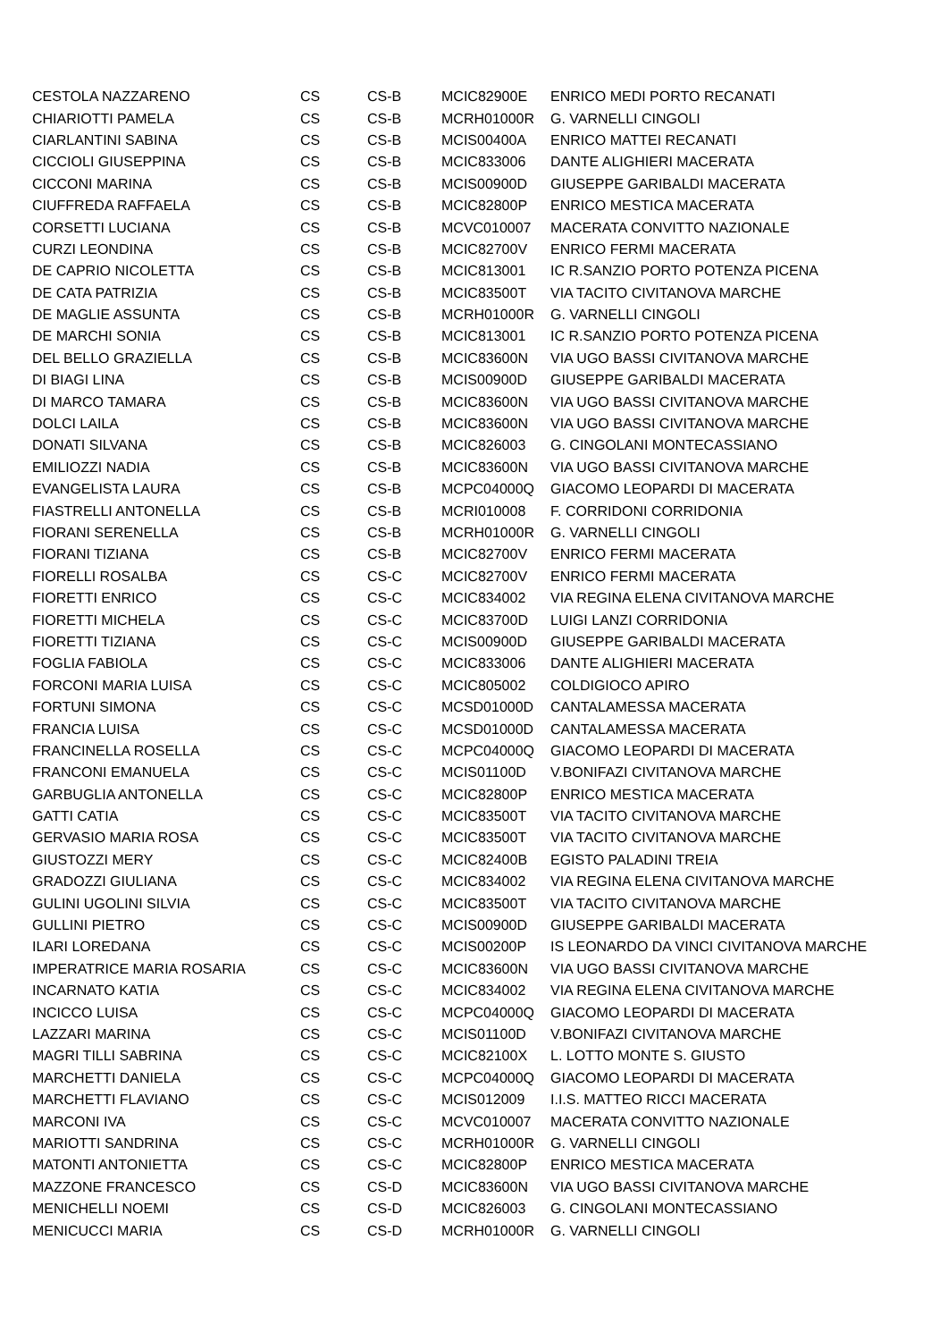| CESTOLA NAZZARENO | CS | CS-B | MCIC82900E | ENRICO MEDI PORTO RECANATI |
| CHIARIOTTI PAMELA | CS | CS-B | MCRH01000R | G. VARNELLI CINGOLI |
| CIARLANTINI SABINA | CS | CS-B | MCIS00400A | ENRICO MATTEI RECANATI |
| CICCIOLI GIUSEPPINA | CS | CS-B | MCIC833006 | DANTE ALIGHIERI MACERATA |
| CICCONI MARINA | CS | CS-B | MCIS00900D | GIUSEPPE GARIBALDI MACERATA |
| CIUFFREDA RAFFAELA | CS | CS-B | MCIC82800P | ENRICO MESTICA MACERATA |
| CORSETTI LUCIANA | CS | CS-B | MCVC010007 | MACERATA CONVITTO NAZIONALE |
| CURZI LEONDINA | CS | CS-B | MCIC82700V | ENRICO FERMI MACERATA |
| DE CAPRIO NICOLETTA | CS | CS-B | MCIC813001 | IC R.SANZIO PORTO POTENZA PICENA |
| DE CATA PATRIZIA | CS | CS-B | MCIC83500T | VIA TACITO CIVITANOVA MARCHE |
| DE MAGLIE ASSUNTA | CS | CS-B | MCRH01000R | G. VARNELLI CINGOLI |
| DE MARCHI SONIA | CS | CS-B | MCIC813001 | IC R.SANZIO PORTO POTENZA PICENA |
| DEL BELLO GRAZIELLA | CS | CS-B | MCIC83600N | VIA UGO BASSI CIVITANOVA MARCHE |
| DI BIAGI LINA | CS | CS-B | MCIS00900D | GIUSEPPE GARIBALDI MACERATA |
| DI MARCO TAMARA | CS | CS-B | MCIC83600N | VIA UGO BASSI CIVITANOVA MARCHE |
| DOLCI LAILA | CS | CS-B | MCIC83600N | VIA UGO BASSI CIVITANOVA MARCHE |
| DONATI SILVANA | CS | CS-B | MCIC826003 | G. CINGOLANI MONTECASSIANO |
| EMILIOZZI NADIA | CS | CS-B | MCIC83600N | VIA UGO BASSI CIVITANOVA MARCHE |
| EVANGELISTA LAURA | CS | CS-B | MCPC04000Q | GIACOMO LEOPARDI DI MACERATA |
| FIASTRELLI ANTONELLA | CS | CS-B | MCRI010008 | F. CORRIDONI CORRIDONIA |
| FIORANI SERENELLA | CS | CS-B | MCRH01000R | G. VARNELLI CINGOLI |
| FIORANI TIZIANA | CS | CS-B | MCIC82700V | ENRICO FERMI MACERATA |
| FIORELLI ROSALBA | CS | CS-C | MCIC82700V | ENRICO FERMI MACERATA |
| FIORETTI ENRICO | CS | CS-C | MCIC834002 | VIA REGINA ELENA CIVITANOVA MARCHE |
| FIORETTI MICHELA | CS | CS-C | MCIC83700D | LUIGI LANZI CORRIDONIA |
| FIORETTI TIZIANA | CS | CS-C | MCIS00900D | GIUSEPPE GARIBALDI MACERATA |
| FOGLIA FABIOLA | CS | CS-C | MCIC833006 | DANTE ALIGHIERI MACERATA |
| FORCONI MARIA LUISA | CS | CS-C | MCIC805002 | COLDIGIOCO APIRO |
| FORTUNI SIMONA | CS | CS-C | MCSD01000D | CANTALAMESSA MACERATA |
| FRANCIA LUISA | CS | CS-C | MCSD01000D | CANTALAMESSA MACERATA |
| FRANCINELLA ROSELLA | CS | CS-C | MCPC04000Q | GIACOMO LEOPARDI DI MACERATA |
| FRANCONI EMANUELA | CS | CS-C | MCIS01100D | V.BONIFAZI CIVITANOVA MARCHE |
| GARBUGLIA ANTONELLA | CS | CS-C | MCIC82800P | ENRICO MESTICA MACERATA |
| GATTI CATIA | CS | CS-C | MCIC83500T | VIA TACITO CIVITANOVA MARCHE |
| GERVASIO MARIA ROSA | CS | CS-C | MCIC83500T | VIA TACITO CIVITANOVA MARCHE |
| GIUSTOZZI MERY | CS | CS-C | MCIC82400B | EGISTO PALADINI TREIA |
| GRADOZZI GIULIANA | CS | CS-C | MCIC834002 | VIA REGINA ELENA CIVITANOVA MARCHE |
| GULINI UGOLINI SILVIA | CS | CS-C | MCIC83500T | VIA TACITO CIVITANOVA MARCHE |
| GULLINI PIETRO | CS | CS-C | MCIS00900D | GIUSEPPE GARIBALDI MACERATA |
| ILARI LOREDANA | CS | CS-C | MCIS00200P | IS LEONARDO DA VINCI CIVITANOVA MARCHE |
| IMPERATRICE MARIA ROSARIA | CS | CS-C | MCIC83600N | VIA UGO BASSI CIVITANOVA MARCHE |
| INCARNATO KATIA | CS | CS-C | MCIC834002 | VIA REGINA ELENA CIVITANOVA MARCHE |
| INCICCO LUISA | CS | CS-C | MCPC04000Q | GIACOMO LEOPARDI DI MACERATA |
| LAZZARI MARINA | CS | CS-C | MCIS01100D | V.BONIFAZI CIVITANOVA MARCHE |
| MAGRI TILLI SABRINA | CS | CS-C | MCIC82100X | L. LOTTO MONTE S. GIUSTO |
| MARCHETTI DANIELA | CS | CS-C | MCPC04000Q | GIACOMO LEOPARDI DI MACERATA |
| MARCHETTI FLAVIANO | CS | CS-C | MCIS012009 | I.I.S. MATTEO RICCI MACERATA |
| MARCONI IVA | CS | CS-C | MCVC010007 | MACERATA CONVITTO NAZIONALE |
| MARIOTTI SANDRINA | CS | CS-C | MCRH01000R | G. VARNELLI CINGOLI |
| MATONTI ANTONIETTA | CS | CS-C | MCIC82800P | ENRICO MESTICA MACERATA |
| MAZZONE FRANCESCO | CS | CS-D | MCIC83600N | VIA UGO BASSI CIVITANOVA MARCHE |
| MENICHELLI NOEMI | CS | CS-D | MCIC826003 | G. CINGOLANI MONTECASSIANO |
| MENICUCCI MARIA | CS | CS-D | MCRH01000R | G. VARNELLI CINGOLI |